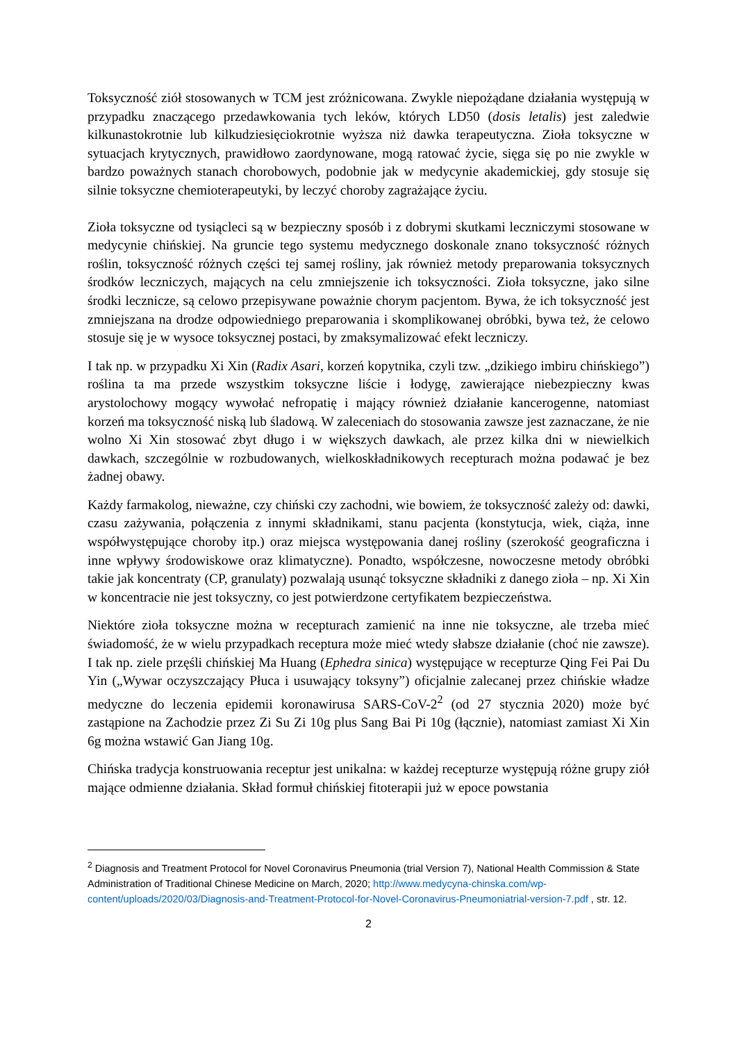Toksyczność ziół stosowanych w TCM jest zróżnicowana. Zwykle niepożądane działania występują w przypadku znaczącego przedawkowania tych leków, których LD50 (dosis letalis) jest zaledwie kilkunastokrotnie lub kilkudziesięciokrotnie wyższa niż dawka terapeutyczna. Zioła toksyczne w sytuacjach krytycznych, prawidłowo zaordynowane, mogą ratować życie, sięga się po nie zwykle w bardzo poważnych stanach chorobowych, podobnie jak w medycynie akademickiej, gdy stosuje się silnie toksyczne chemioterapeutyki, by leczyć choroby zagrażające życiu.
Zioła toksyczne od tysiącleci są w bezpieczny sposób i z dobrymi skutkami leczniczymi stosowane w medycynie chińskiej. Na gruncie tego systemu medycznego doskonale znano toksyczność różnych roślin, toksyczność różnych części tej samej rośliny, jak również metody preparowania toksycznych środków leczniczych, mających na celu zmniejszenie ich toksyczności. Zioła toksyczne, jako silne środki lecznicze, są celowo przepisywane poważnie chorym pacjentom. Bywa, że ich toksyczność jest zmniejszana na drodze odpowiedniego preparowania i skomplikowanej obróbki, bywa też, że celowo stosuje się je w wysoce toksycznej postaci, by zmaksymalizować efekt leczniczy.
I tak np. w przypadku Xi Xin (Radix Asari, korzeń kopytnika, czyli tzw. „dzikiego imbiru chińskiego”) roślina ta ma przede wszystkim toksyczne liście i łodygę, zawierające niebezpieczny kwas arystolochowy mogący wywołać nefropatię i mający również działanie kancerogenne, natomiast korzeń ma toksyczność niską lub śladową. W zaleceniach do stosowania zawsze jest zaznaczane, że nie wolno Xi Xin stosować zbyt długo i w większych dawkach, ale przez kilka dni w niewielkich dawkach, szczególnie w rozbudowanych, wielkoskładnikowych recepturach można podawać je bez żadnej obawy.
Każdy farmakolog, nieważne, czy chiński czy zachodni, wie bowiem, że toksyczność zależy od: dawki, czasu zażywania, połączenia z innymi składnikami, stanu pacjenta (konstytucja, wiek, ciąża, inne współwystępujące choroby itp.) oraz miejsca występowania danej rośliny (szerokość geograficzna i inne wpływy środowiskowe oraz klimatyczne). Ponadto, współczesne, nowoczesne metody obróbki takie jak koncentraty (CP, granulaty) pozwalają usunąć toksyczne składniki z danego zioła – np. Xi Xin w koncentracie nie jest toksyczny, co jest potwierdzone certyfikatem bezpieczeństwa.
Niektóre zioła toksyczne można w recepturach zamienić na inne nie toksyczne, ale trzeba mieć świadomość, że w wielu przypadkach receptura może mieć wtedy słabsze działanie (choć nie zawsze). I tak np. ziele przęśli chińskiej Ma Huang (Ephedra sinica) występujące w recepturze Qing Fei Pai Du Yin („Wywar oczyszczający Płuca i usuwający toksyny”) oficjalnie zalecanej przez chińskie władze medyczne do leczenia epidemii koronawirusa SARS-CoV-2<sup>2</sup> (od 27 stycznia 2020) może być zastąpione na Zachodzie przez Zi Su Zi 10g plus Sang Bai Pi 10g (łącznie), natomiast zamiast Xi Xin 6g można wstawić Gan Jiang 10g.
Chińska tradycja konstruowania receptur jest unikalna: w każdej recepturze występują różne grupy ziół mające odmienne działania. Skład formuł chińskiej fitoterapii już w epoce powstania
<sup>2</sup> Diagnosis and Treatment Protocol for Novel Coronavirus Pneumonia (trial Version 7), National Health Commission & State Administration of Traditional Chinese Medicine on March, 2020; http://www.medycyna-chinska.com/wp-content/uploads/2020/03/Diagnosis-and-Treatment-Protocol-for-Novel-Coronavirus-Pneumoniatrial-version-7.pdf , str. 12.
2